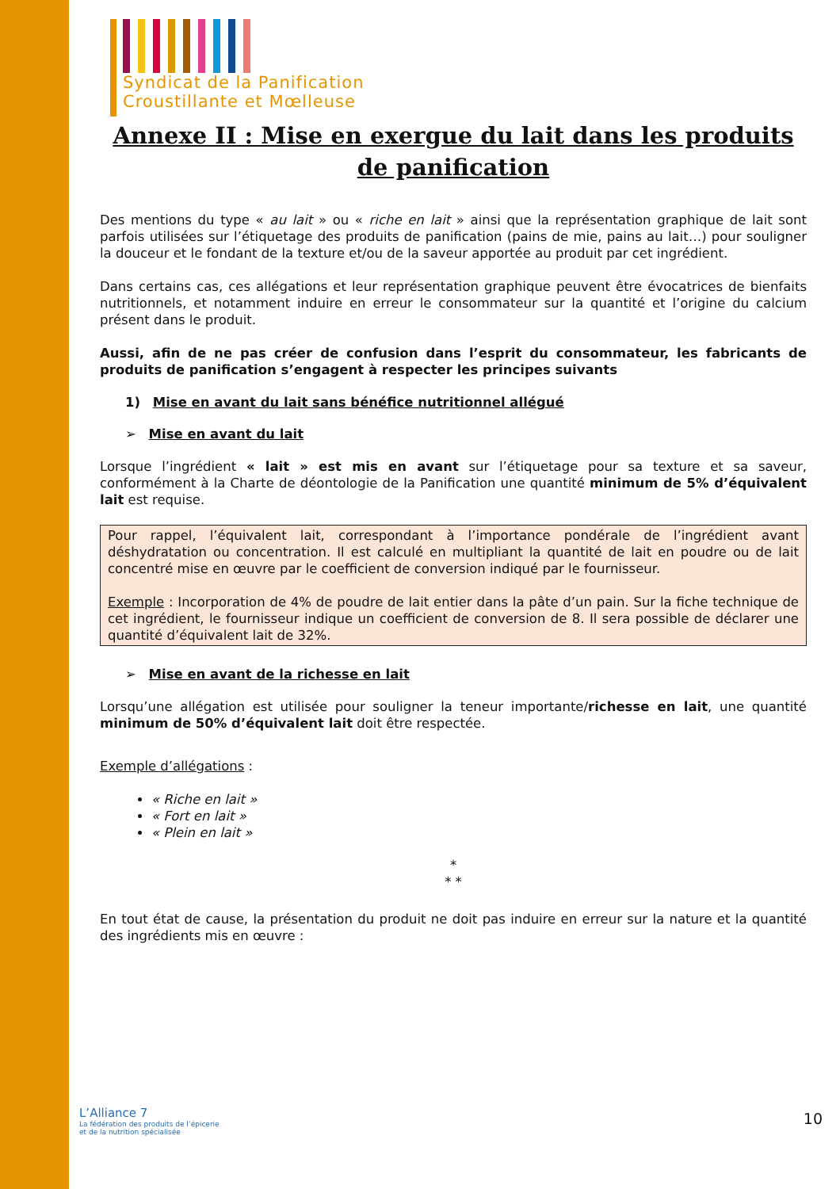Syndicat de la Panification
Croustillante et Mœlleuse
Annexe II : Mise en exergue du lait dans les produits de panification
Des mentions du type « au lait » ou « riche en lait » ainsi que la représentation graphique de lait sont parfois utilisées sur l’étiquetage des produits de panification (pains de mie, pains au lait…) pour souligner la douceur et le fondant de la texture et/ou de la saveur apportée au produit par cet ingrédient.
Dans certains cas, ces allégations et leur représentation graphique peuvent être évocatrices de bienfaits nutritionnels, et notamment induire en erreur le consommateur sur la quantité et l’origine du calcium présent dans le produit.
Aussi, afin de ne pas créer de confusion dans l’esprit du consommateur, les fabricants de produits de panification s’engagent à respecter les principes suivants
1) Mise en avant du lait sans bénéfice nutritionnel allégué
➢ Mise en avant du lait
Lorsque l’ingrédient « lait » est mis en avant sur l’étiquetage pour sa texture et sa saveur, conformément à la Charte de déontologie de la Panification une quantité minimum de 5% d’équivalent lait est requise.
Pour rappel, l’équivalent lait, correspondant à l’importance pondérale de l’ingrédient avant déshydratation ou concentration. Il est calculé en multipliant la quantité de lait en poudre ou de lait concentré mise en œuvre par le coefficient de conversion indiqué par le fournisseur.
Exemple : Incorporation de 4% de poudre de lait entier dans la pâte d’un pain. Sur la fiche technique de cet ingrédient, le fournisseur indique un coefficient de conversion de 8. Il sera possible de déclarer une quantité d’équivalent lait de 32%.
➢ Mise en avant de la richesse en lait
Lorsqu’une allégation est utilisée pour souligner la teneur importante/richesse en lait, une quantité minimum de 50% d’équivalent lait doit être respectée.
Exemple d’allégations :
« Riche en lait »
« Fort en lait »
« Plein en lait »
*
* *
En tout état de cause, la présentation du produit ne doit pas induire en erreur sur la nature et la quantité des ingrédients mis en œuvre :
L’Alliance 7
La fédération des produits de l’épicerie
et de la nutrition spécialisée
10